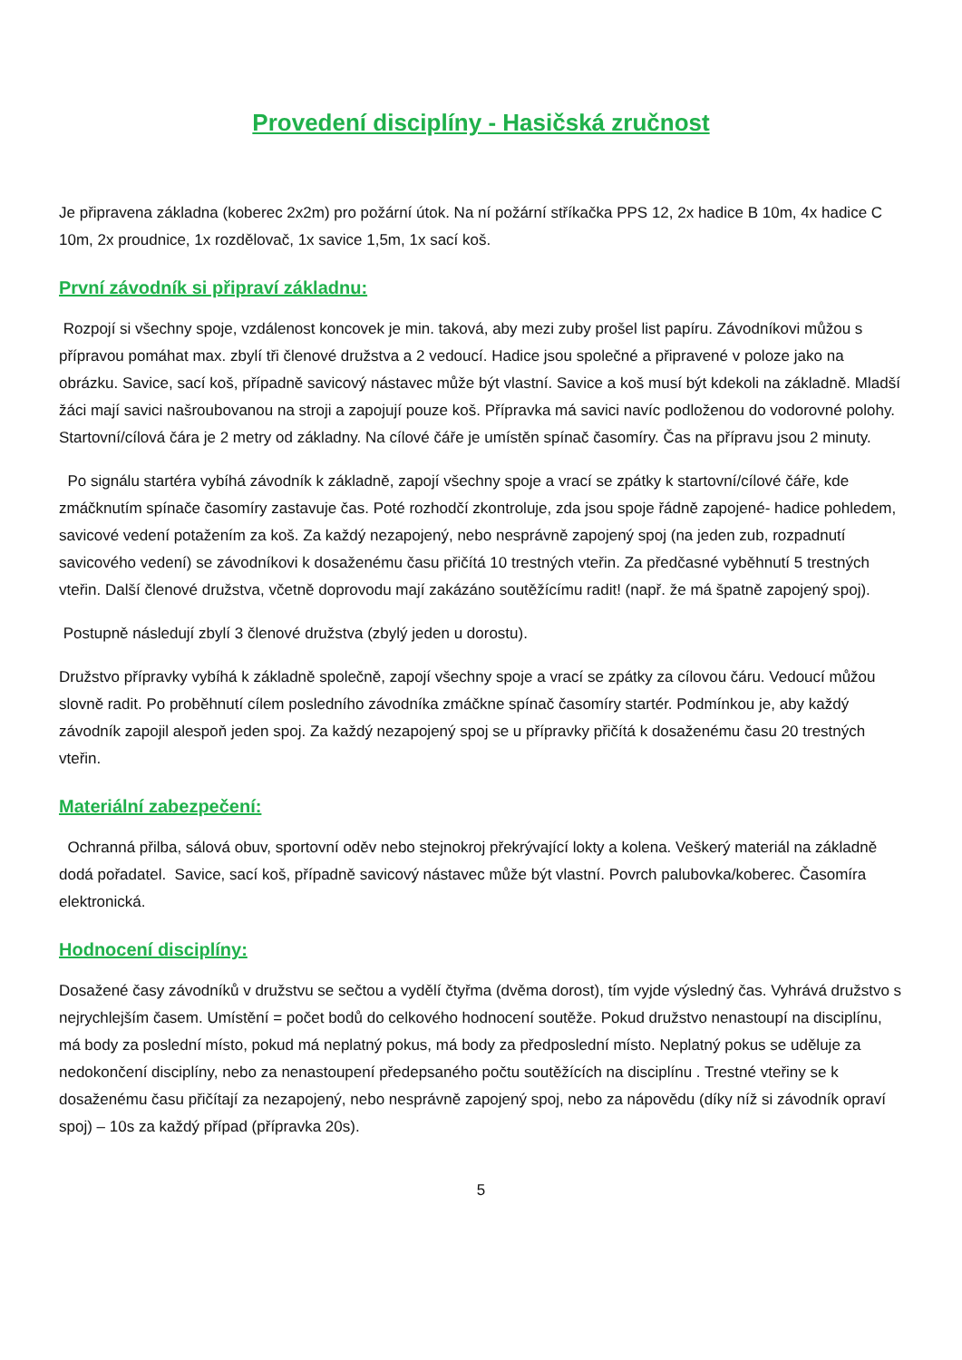Provedení disciplíny - Hasičská zručnost
Je připravena základna (koberec 2x2m) pro požární útok. Na ní požární stříkačka PPS 12, 2x hadice B 10m, 4x hadice C 10m, 2x proudnice, 1x rozdělovač, 1x savice 1,5m, 1x sací koš.
První závodník si připraví základnu:
Rozpojí si všechny spoje, vzdálenost koncovek je min. taková, aby mezi zuby prošel list papíru. Závodníkovi můžou s přípravou pomáhat max. zbylí tři členové družstva a 2 vedoucí. Hadice jsou společné a připravené v poloze jako na obrázku. Savice, sací koš, případně savicový nástavec může být vlastní. Savice a koš musí být kdekoli na základně. Mladší žáci mají savici našroubovanou na stroji a zapojují pouze koš. Přípravka má savici navíc podloženou do vodorovné polohy. Startovní/cílová čára je 2 metry od základny. Na cílové čáře je umístěn spínač časomíry. Čas na přípravu jsou 2 minuty.
Po signálu startéra vybíhá závodník k základně, zapojí všechny spoje a vrací se zpátky k startovní/cílové čáře, kde zmáčknutím spínače časomíry zastavuje čas. Poté rozhodčí zkontroluje, zda jsou spoje řádně zapojené- hadice pohledem, savicové vedení potažením za koš. Za každý nezapojený, nebo nesprávně zapojený spoj (na jeden zub, rozpadnutí savicového vedení) se závodníkovi k dosaženému času přičítá 10 trestných vteřin. Za předčasné vyběhnutí 5 trestných vteřin. Další členové družstva, včetně doprovodu mají zakázáno soutěžícímu radit! (např. že má špatně zapojený spoj).
Postupně následují zbylí 3 členové družstva (zbylý jeden u dorostu).
Družstvo přípravky vybíhá k základně společně, zapojí všechny spoje a vrací se zpátky za cílovou čáru. Vedoucí můžou slovně radit. Po proběhnutí cílem posledního závodníka zmáčkne spínač časomíry startér. Podmínkou je, aby každý závodník zapojil alespoň jeden spoj. Za každý nezapojený spoj se u přípravky přičítá k dosaženému času 20 trestných vteřin.
Materiální zabezpečení:
Ochranná přilba, sálová obuv, sportovní oděv nebo stejnokroj překrývající lokty a kolena. Veškerý materiál na základně dodá pořadatel. Savice, sací koš, případně savicový nástavec může být vlastní. Povrch palubovka/koberec. Časomíra elektronická.
Hodnocení disciplíny:
Dosažené časy závodníků v družstvu se sečtou a vydělí čtyřma (dvěma dorost), tím vyjde výsledný čas. Vyhrává družstvo s nejrychlejším časem. Umístění = počet bodů do celkového hodnocení soutěže. Pokud družstvo nenastoupí na disciplínu, má body za poslední místo, pokud má neplatný pokus, má body za předposlední místo. Neplatný pokus se uděluje za nedokončení disciplíny, nebo za nenastoupení předepsaného počtu soutěžících na disciplínu . Trestné vteřiny se k dosaženému času přičítají za nezapojený, nebo nesprávně zapojený spoj, nebo za nápovědu (díky níž si závodník opraví spoj) – 10s za každý případ (přípravka 20s).
5